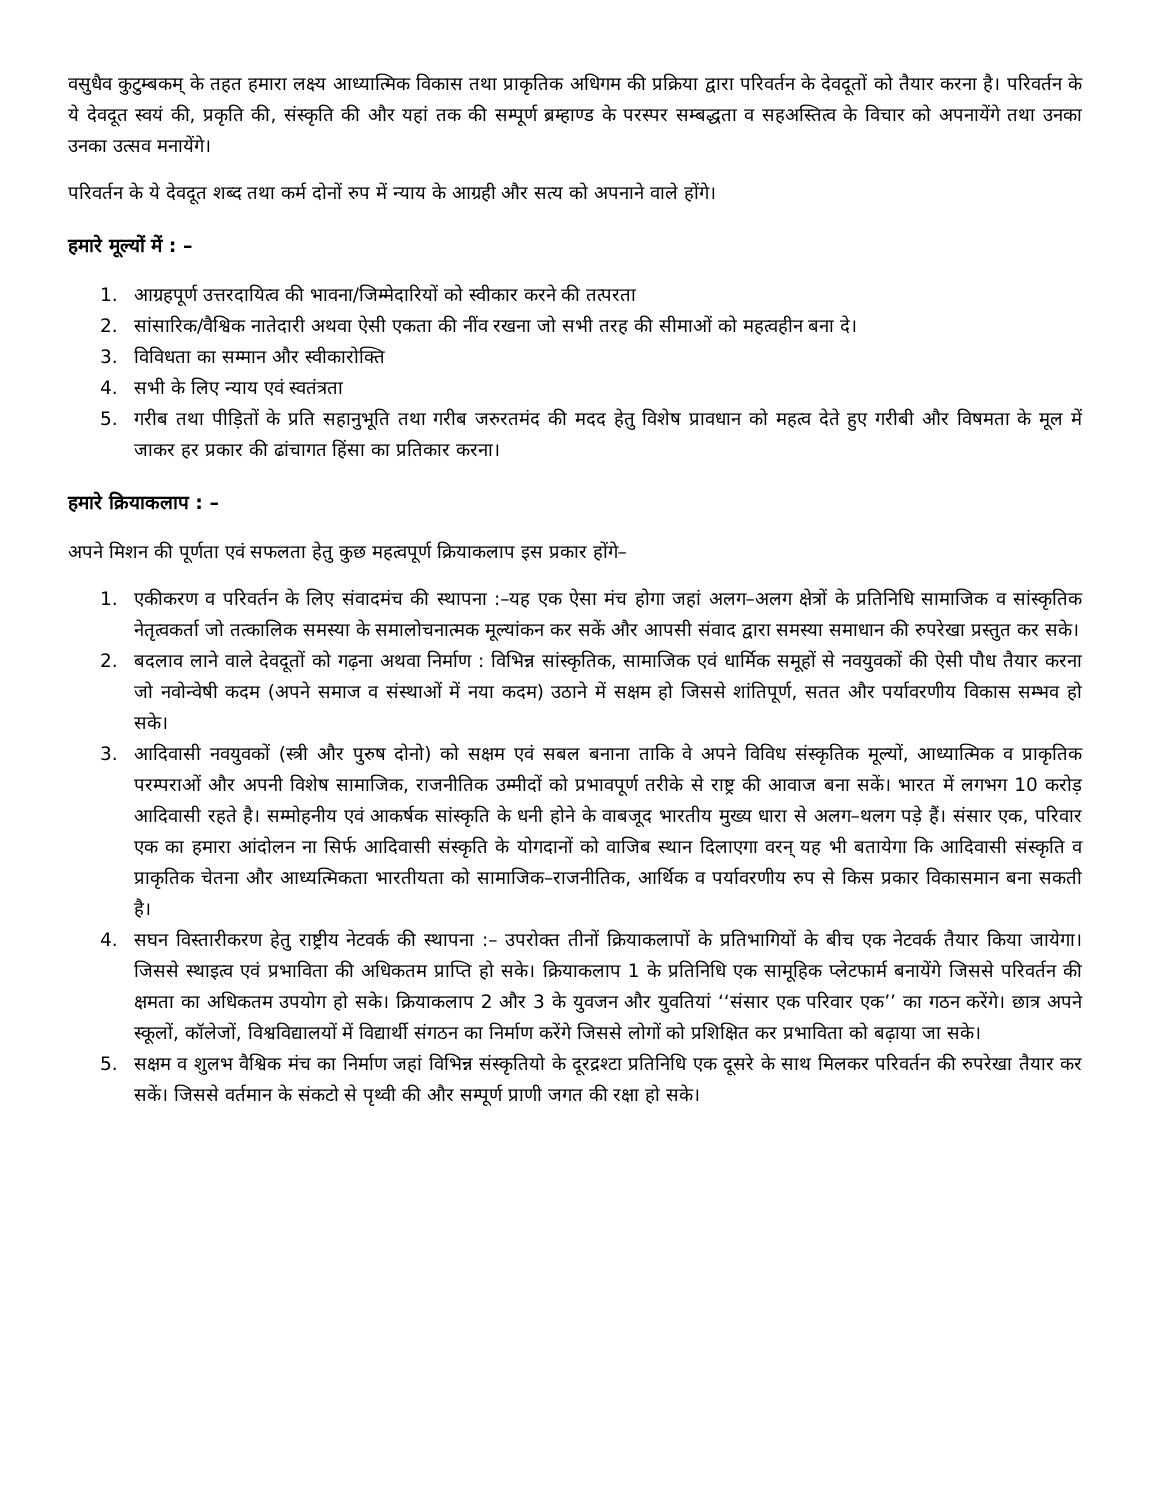वसुधैव कुटुम्बकम् के तहत हमारा लक्ष्य आध्यात्मिक विकास तथा प्राकृतिक अधिगम की प्रक्रिया द्वारा परिवर्तन के देवदूतों को तैयार करना है। परिवर्तन के ये देवदूत स्वयं की, प्रकृति की, संस्कृति की और यहां तक की सम्पूर्ण ब्रम्हाण्ड के परस्पर सम्बद्धता व सहअस्तित्व के विचार को अपनायेंगे तथा उनका उनका उत्सव मनायेंगे।
परिवर्तन के ये देवदूत शब्द तथा कर्म दोनों रुप में न्याय के आग्रही और सत्य को अपनाने वाले होंगे।
हमारे मूल्यों में : –
1. आग्रहपूर्ण उत्तरदायित्व की भावना/जिम्मेदारियों को स्वीकार करने की तत्परता
2. सांसारिक/वैश्विक नातेदारी अथवा ऐसी एकता की नींव रखना जो सभी तरह की सीमाओं को महत्वहीन बना दे।
3. विविधता का सम्मान और स्वीकारोक्ति
4. सभी के लिए न्याय एवं स्वतंत्रता
5. गरीब तथा पीड़ितों के प्रति सहानुभूति तथा गरीब जरुरतमंद की मदद हेतु विशेष प्रावधान को महत्व देते हुए गरीबी और विषमता के मूल में जाकर हर प्रकार की ढांचागत हिंसा का प्रतिकार करना।
हमारे क्रियाकलाप : –
अपने मिशन की पूर्णता एवं सफलता हेतु कुछ महत्वपूर्ण क्रियाकलाप इस प्रकार होंगे–
1. एकीकरण व परिवर्तन के लिए संवादमंच की स्थापना :–यह एक ऐसा मंच होगा जहां अलग–अलग क्षेत्रों के प्रतिनिधि सामाजिक व सांस्कृतिक नेतृत्वकर्ता जो तत्कालिक समस्या के समालोचनात्मक मूल्यांकन कर सकें और आपसी संवाद द्वारा समस्या समाधान की रुपरेखा प्रस्तुत कर सके।
2. बदलाव लाने वाले देवदूतों को गढ़ना अथवा निर्माण : विभिन्न सांस्कृतिक, सामाजिक एवं धार्मिक समूहों से नवयुवकों की ऐसी पौध तैयार करना जो नवोन्वेषी कदम (अपने समाज व संस्थाओं में नया कदम) उठाने में सक्षम हो जिससे शांतिपूर्ण, सतत और पर्यावरणीय विकास सम्भव हो सके।
3. आदिवासी नवयुवकों (स्त्री और पुरुष दोनो) को सक्षम एवं सबल बनाना ताकि वे अपने विविध संस्कृतिक मूल्यों, आध्यात्मिक व प्राकृतिक परम्पराओं और अपनी विशेष सामाजिक, राजनीतिक उम्मीदों को प्रभावपूर्ण तरीके से राष्ट्र की आवाज बना सकें। भारत में लगभग 10 करोड़ आदिवासी रहते है। सम्मोहनीय एवं आकर्षक सांस्कृति के धनी होने के वाबजूद भारतीय मुख्य धारा से अलग–थलग पड़े हैं। संसार एक, परिवार एक का हमारा आंदोलन ना सिर्फ आदिवासी संस्कृति के योगदानों को वाजिब स्थान दिलाएगा वरन् यह भी बतायेगा कि आदिवासी संस्कृति व प्राकृतिक चेतना और आध्यत्मिकता भारतीयता को सामाजिक–राजनीतिक, आर्थिक व पर्यावरणीय रुप से किस प्रकार विकासमान बना सकती है।
4. सघन विस्तारीकरण हेतु राष्ट्रीय नेटवर्क की स्थापना :– उपरोक्त तीनों क्रियाकलापों के प्रतिभागियों के बीच एक नेटवर्क तैयार किया जायेगा। जिससे स्थाइत्व एवं प्रभाविता की अधिकतम प्राप्ति हो सके। क्रियाकलाप 1 के प्रतिनिधि एक सामूहिक प्लेटफार्म बनायेंगे जिससे परिवर्तन की क्षमता का अधिकतम उपयोग हो सके। क्रियाकलाप 2 और 3 के युवजन और युवतियां ‘‘संसार एक परिवार एक’’ का गठन करेंगे। छात्र अपने स्कूलों, कॉलेजों, विश्वविद्यालयों में विद्यार्थी संगठन का निर्माण करेंगे जिससे लोगों को प्रशिक्षित कर प्रभाविता को बढ़ाया जा सके।
5. सक्षम व शुलभ वैश्विक मंच का निर्माण जहां विभिन्न संस्कृतियो के दूरद्रश्टा प्रतिनिधि एक दूसरे के साथ मिलकर परिवर्तन की रुपरेखा तैयार कर सकें। जिससे वर्तमान के संकटो से पृथ्वी की और सम्पूर्ण प्राणी जगत की रक्षा हो सके।